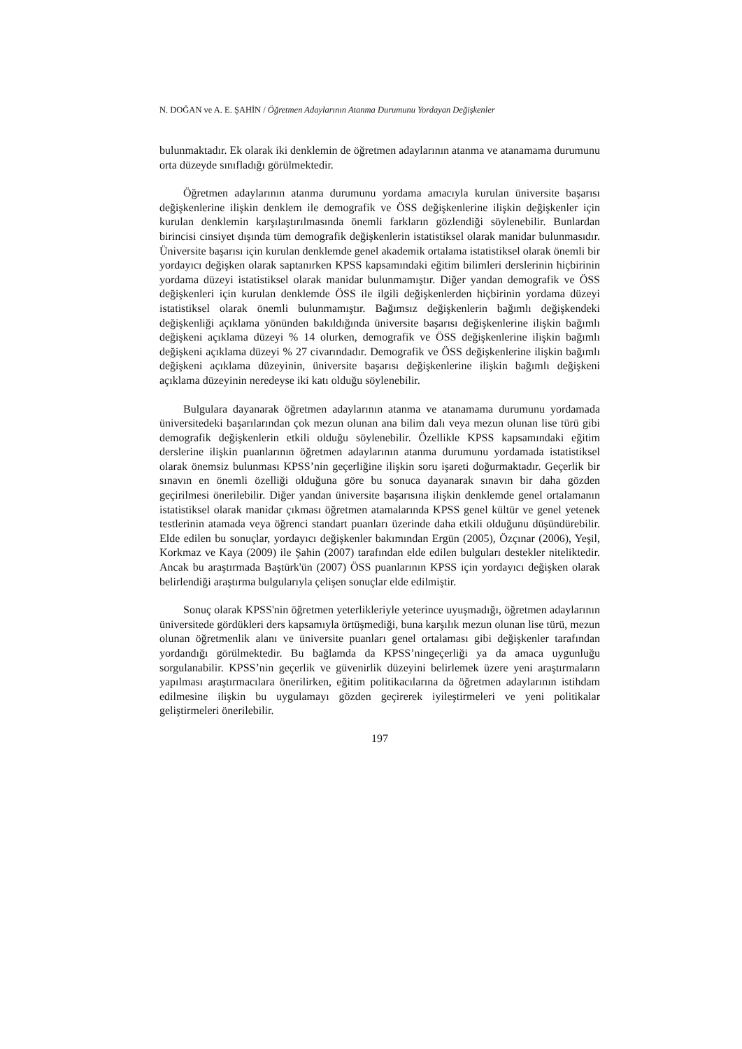N. DOĞAN ve A. E. ŞAHİN / Öğretmen Adaylarının Atanma Durumunu Yordayan Değişkenler
bulunmaktadır. Ek olarak iki denklemin de öğretmen adaylarının atanma ve atanamama durumunu orta düzeyde sınıfladığı görülmektedir.
Öğretmen adaylarının atanma durumunu yordama amacıyla kurulan üniversite başarısı değişkenlerine ilişkin denklem ile demografik ve ÖSS değişkenlerine ilişkin değişkenler için kurulan denklemin karşılaştırılmasında önemli farkların gözlendiği söylenebilir. Bunlardan birincisi cinsiyet dışında tüm demografik değişkenlerin istatistiksel olarak manidar bulunmasıdır. Üniversite başarısı için kurulan denklemde genel akademik ortalama istatistiksel olarak önemli bir yordayıcı değişken olarak saptanırken KPSS kapsamındaki eğitim bilimleri derslerinin hiçbirinin yordama düzeyi istatistiksel olarak manidar bulunmamıştır. Diğer yandan demografik ve ÖSS değişkenleri için kurulan denklemde ÖSS ile ilgili değişkenlerden hiçbirinin yordama düzeyi istatistiksel olarak önemli bulunmamıştır. Bağımsız değişkenlerin bağımlı değişkendeki değişkenliği açıklama yönünden bakıldığında üniversite başarısı değişkenlerine ilişkin bağımlı değişkeni açıklama düzeyi % 14 olurken, demografik ve ÖSS değişkenlerine ilişkin bağımlı değişkeni açıklama düzeyi % 27 civarındadır. Demografik ve ÖSS değişkenlerine ilişkin bağımlı değişkeni açıklama düzeyinin, üniversite başarısı değişkenlerine ilişkin bağımlı değişkeni açıklama düzeyinin neredeyse iki katı olduğu söylenebilir.
Bulgulara dayanarak öğretmen adaylarının atanma ve atanamama durumunu yordamada üniversitedeki başarılarından çok mezun olunan ana bilim dalı veya mezun olunan lise türü gibi demografik değişkenlerin etkili olduğu söylenebilir. Özellikle KPSS kapsamındaki eğitim derslerine ilişkin puanlarının öğretmen adaylarının atanma durumunu yordamada istatistiksel olarak önemsiz bulunması KPSS’nin geçerliğine ilişkin soru işareti doğurmaktadır. Geçerlik bir sınavın en önemli özelliği olduğuna göre bu sonuca dayanarak sınavın bir daha gözden geçirilmesi önerilebilir. Diğer yandan üniversite başarısına ilişkin denklemde genel ortalamanın istatistiksel olarak manidar çıkması öğretmen atamalarında KPSS genel kültür ve genel yetenek testlerinin atamada veya öğrenci standart puanları üzerinde daha etkili olduğunu düşündürebilir. Elde edilen bu sonuçlar, yordayıcı değişkenler bakımından Ergün (2005), Özçınar (2006), Yeşil, Korkmaz ve Kaya (2009) ile Şahin (2007) tarafından elde edilen bulguları destekler niteliktedir. Ancak bu araştırmada Baştürk'ün (2007) ÖSS puanlarının KPSS için yordayıcı değişken olarak belirlendiği araştırma bulgularıyla çelişen sonuçlar elde edilmiştir.
Sonuç olarak KPSS'nin öğretmen yeterlikleriyle yeterince uyuşmadığı, öğretmen adaylarının üniversitede gördükleri ders kapsamıyla örtüşmediği, buna karşılık mezun olunan lise türü, mezun olunan öğretmenlik alanı ve üniversite puanları genel ortalaması gibi değişkenler tarafından yordandığı görülmektedir. Bu bağlamda da KPSS’ningeçerliği ya da amaca uygunluğu sorgulanabilir. KPSS’nin geçerlik ve güvenirlik düzeyini belirlemek üzere yeni araştırmaların yapılması araştırmacılara önerilirken, eğitim politikacılarına da öğretmen adaylarının istihdam edilmesine ilişkin bu uygulamayı gözden geçirerek iyileştirmeleri ve yeni politikalar geliştirmeleri önerilebilir.
197